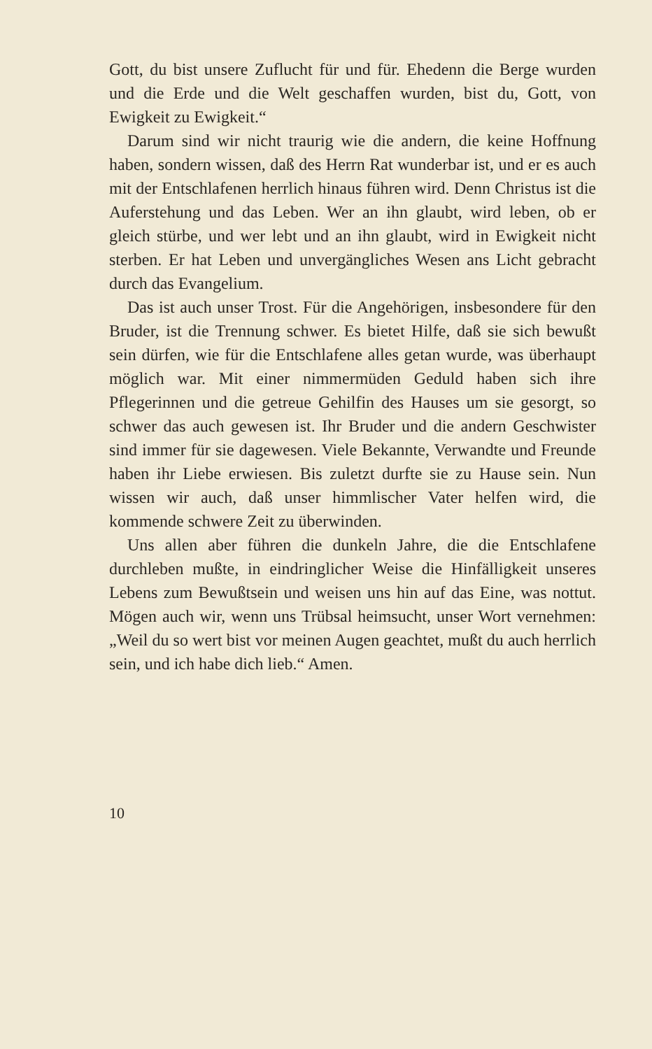Gott, du bist unsere Zuflucht für und für. Ehedenn die Berge wurden und die Erde und die Welt geschaffen wurden, bist du, Gott, von Ewigkeit zu Ewigkeit.“
Darum sind wir nicht traurig wie die andern, die keine Hoffnung haben, sondern wissen, daß des Herrn Rat wunderbar ist, und er es auch mit der Entschlafe­nen herrlich hinaus führen wird. Denn Christus ist die Auferstehung und das Leben. Wer an ihn glaubt, wird leben, ob er gleich stürbe, und wer lebt und an ihn glaubt, wird in Ewigkeit nicht sterben. Er hat Leben und unvergängliches Wesen ans Licht gebracht durch das Evangelium.
Das ist auch unser Trost. Für die Angehörigen, ins­besondere für den Bruder, ist die Trennung schwer. Es bietet Hilfe, daß sie sich bewußt sein dürfen, wie für die Entschlafene alles getan wurde, was überhaupt möglich war. Mit einer nimmermüden Geduld haben sich ihre Pflegerinnen und die getreue Gehilfin des Hauses um sie gesorgt, so schwer das auch gewesen ist. Ihr Bruder und die andern Geschwister sind immer für sie dagewesen. Viele Bekannte, Verwandte und Freunde haben ihr Liebe erwiesen. Bis zuletzt durfte sie zu Hause sein. Nun wissen wir auch, daß unser himmlischer Vater helfen wird, die kommende schwere Zeit zu überwinden.
Uns allen aber führen die dunkeln Jahre, die die Entschlafene durchleben mußte, in eindringlicher Weise die Hinfälligkeit unseres Lebens zum Bewußtsein und weisen uns hin auf das Eine, was nottut. Mögen auch wir, wenn uns Trübsal heimsucht, unser Wort ver­nehmen: „Weil du so wert bist vor meinen Augen ge­achtet, mußt du auch herrlich sein, und ich habe dich lieb.“ Amen.
10